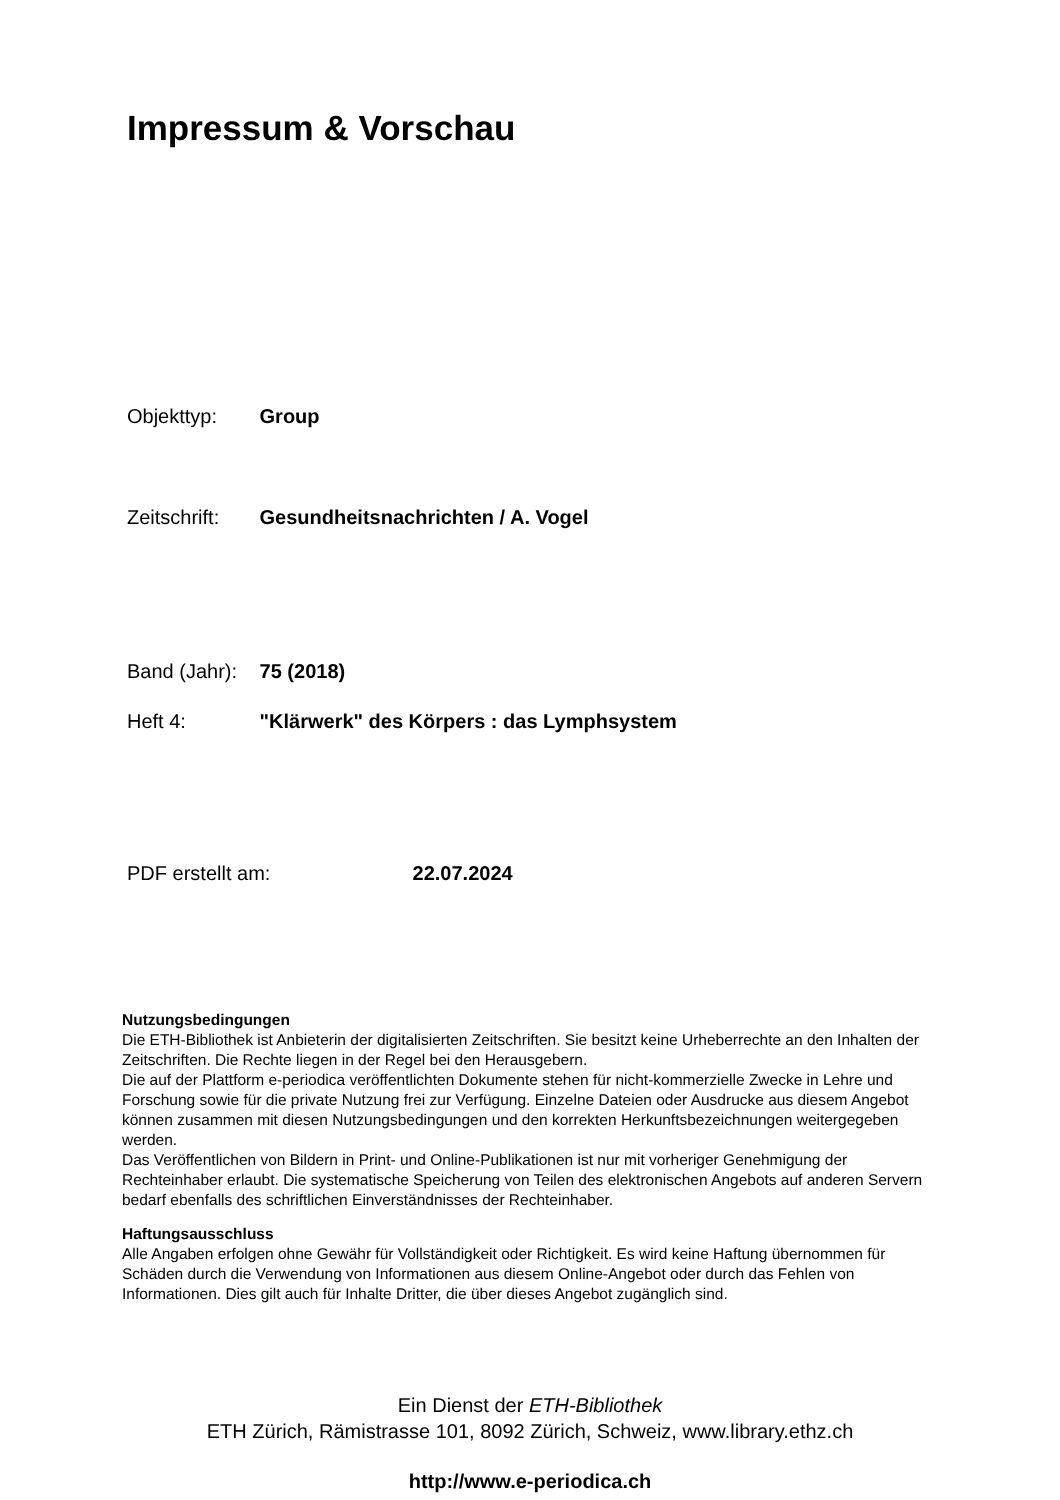Impressum & Vorschau
Objekttyp: Group
Zeitschrift: Gesundheitsnachrichten / A. Vogel
Band (Jahr): 75 (2018)
Heft 4: "Klärwerk" des Körpers : das Lymphsystem
PDF erstellt am: 22.07.2024
Nutzungsbedingungen
Die ETH-Bibliothek ist Anbieterin der digitalisierten Zeitschriften. Sie besitzt keine Urheberrechte an den Inhalten der Zeitschriften. Die Rechte liegen in der Regel bei den Herausgebern.
Die auf der Plattform e-periodica veröffentlichten Dokumente stehen für nicht-kommerzielle Zwecke in Lehre und Forschung sowie für die private Nutzung frei zur Verfügung. Einzelne Dateien oder Ausdrucke aus diesem Angebot können zusammen mit diesen Nutzungsbedingungen und den korrekten Herkunftsbezeichnungen weitergegeben werden.
Das Veröffentlichen von Bildern in Print- und Online-Publikationen ist nur mit vorheriger Genehmigung der Rechteinhaber erlaubt. Die systematische Speicherung von Teilen des elektronischen Angebots auf anderen Servern bedarf ebenfalls des schriftlichen Einverständnisses der Rechteinhaber.
Haftungsausschluss
Alle Angaben erfolgen ohne Gewähr für Vollständigkeit oder Richtigkeit. Es wird keine Haftung übernommen für Schäden durch die Verwendung von Informationen aus diesem Online-Angebot oder durch das Fehlen von Informationen. Dies gilt auch für Inhalte Dritter, die über dieses Angebot zugänglich sind.
Ein Dienst der ETH-Bibliothek
ETH Zürich, Rämistrasse 101, 8092 Zürich, Schweiz, www.library.ethz.ch
http://www.e-periodica.ch